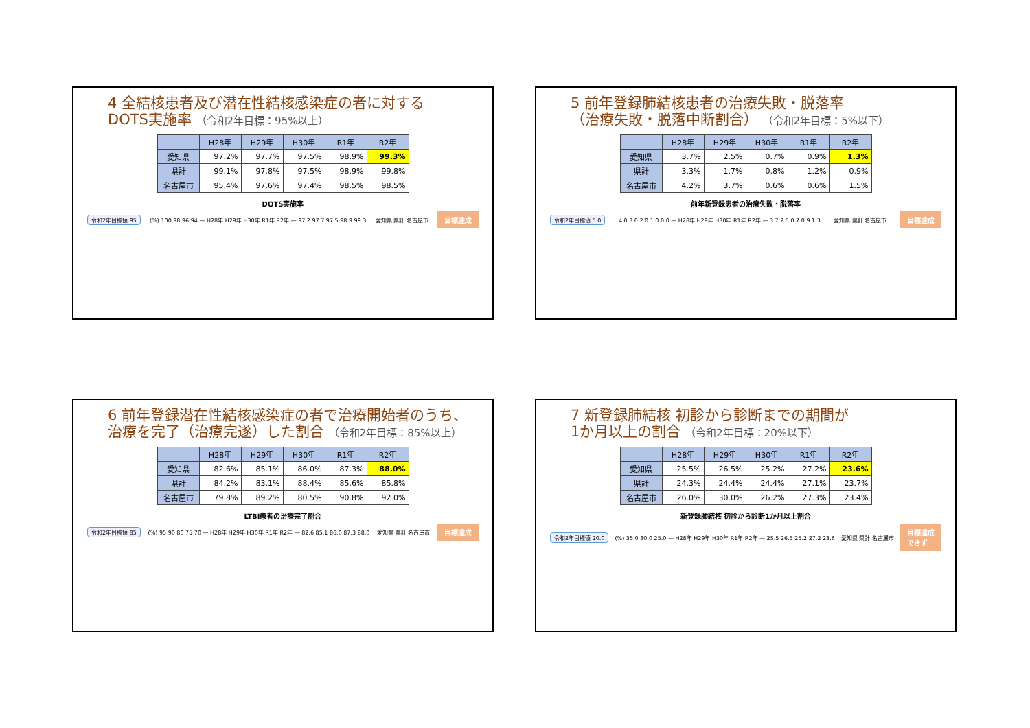4 全結核患者及び潜在性結核感染症の者に対する
DOTS実施率 （令和2年目標：95%以上）
| | H28年 | H29年 | H30年 | R1年 | R2年 |
| --- | --- | --- | --- | --- | --- |
| 愛知県 | 97.2% | 97.7% | 97.5% | 98.9% | 99.3% |
| 県計 | 99.1% | 97.8% | 97.5% | 98.9% | 99.8% |
| 名古屋市 | 95.4% | 97.6% | 97.4% | 98.5% | 98.5% |
DOTS実施率
令和2年目標値 95 (%) 100 98 96 94 — H28年 H29年 H30年 R1年 R2年 — 97.2 97.7 97.5 98.9 99.3 愛知県 県計 名古屋市 目標達成
5 前年登録肺結核患者の治療失敗・脱落率
（治療失敗・脱落中断割合） （令和2年目標：5%以下）
| | H28年 | H29年 | H30年 | R1年 | R2年 |
| --- | --- | --- | --- | --- | --- |
| 愛知県 | 3.7% | 2.5% | 0.7% | 0.9% | 1.3% |
| 県計 | 3.3% | 1.7% | 0.8% | 1.2% | 0.9% |
| 名古屋市 | 4.2% | 3.7% | 0.6% | 0.6% | 1.5% |
前年新登録患者の治療失敗・脱落率
令和2年目標値 5.0 4.0 3.0 2.0 1.0 0.0 — H28年 H29年 H30年 R1年 R2年 — 3.7 2.5 0.7 0.9 1.3 愛知県 県計 名古屋市 目標達成
6 前年登録潜在性結核感染症の者で治療開始者のうち、
治療を完了（治療完遂）した割合 （令和2年目標：85%以上）
| | H28年 | H29年 | H30年 | R1年 | R2年 |
| --- | --- | --- | --- | --- | --- |
| 愛知県 | 82.6% | 85.1% | 86.0% | 87.3% | 88.0% |
| 県計 | 84.2% | 83.1% | 88.4% | 85.6% | 85.8% |
| 名古屋市 | 79.8% | 89.2% | 80.5% | 90.8% | 92.0% |
LTBI患者の治療完了割合
令和2年目標値 85 (%) 95 90 80 75 70 — H28年 H29年 H30年 R1年 R2年 — 82.6 85.1 86.0 87.3 88.0 愛知県 県計 名古屋市 目標達成
7 新登録肺結核 初診から診断までの期間が
1か月以上の割合 （令和2年目標：20%以下）
| | H28年 | H29年 | H30年 | R1年 | R2年 |
| --- | --- | --- | --- | --- | --- |
| 愛知県 | 25.5% | 26.5% | 25.2% | 27.2% | 23.6% |
| 県計 | 24.3% | 24.4% | 24.4% | 27.1% | 23.7% |
| 名古屋市 | 26.0% | 30.0% | 26.2% | 27.3% | 23.4% |
新登録肺結核 初診から診断1か月以上割合
令和2年目標値 20.0 (%) 35.0 30.0 25.0 — H28年 H29年 H30年 R1年 R2年 — 25.5 26.5 25.2 27.2 23.6 愛知県 県計 名古屋市 目標達成
できず